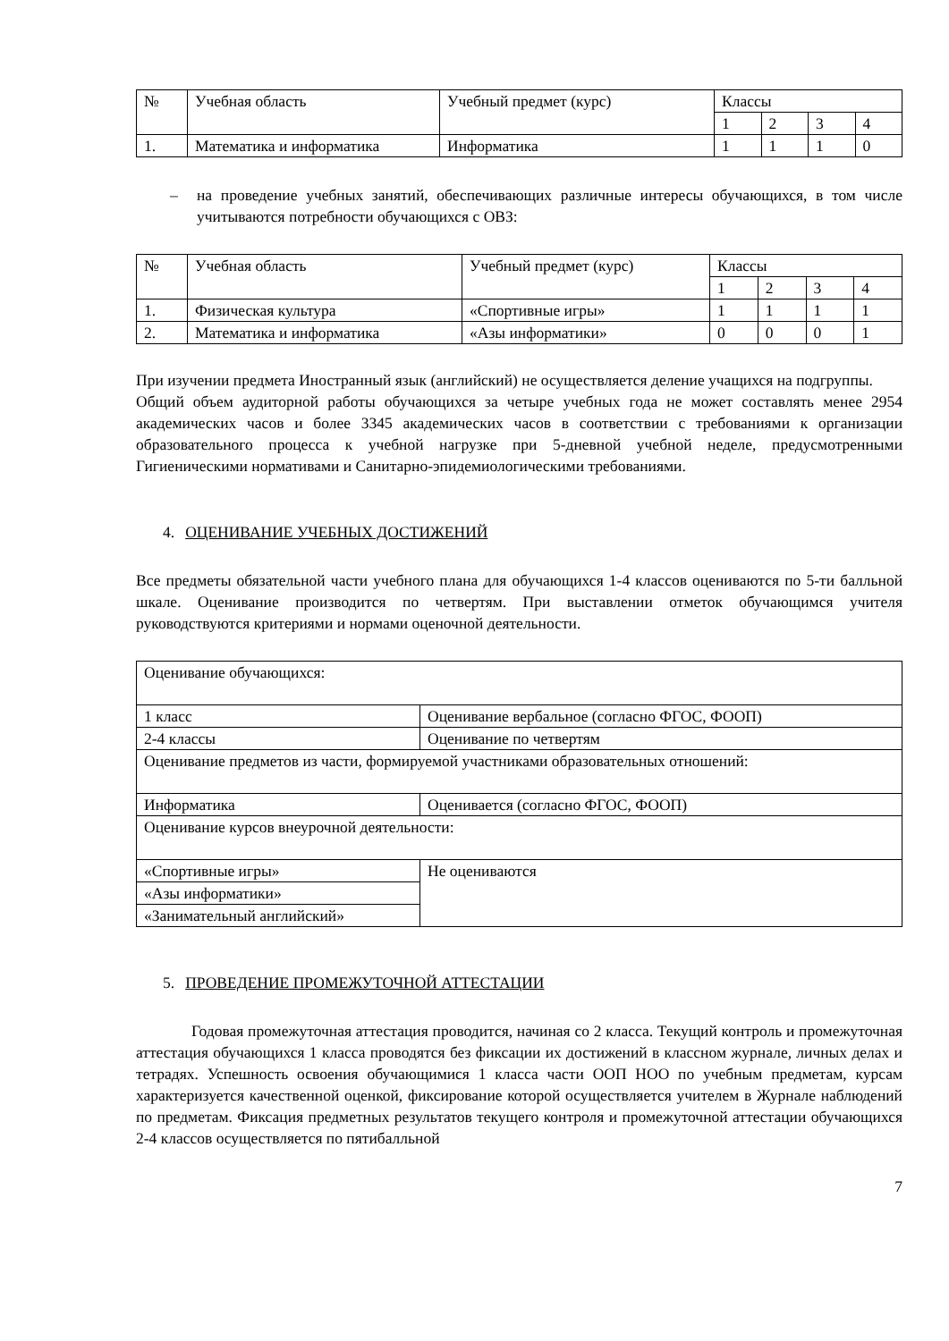| № | Учебная область | Учебный предмет (курс) | Классы | | | |
| | | | 1 | 2 | 3 | 4 |
| 1. | Математика и информатика | Информатика | 1 | 1 | 1 | 0 |
– на проведение учебных занятий, обеспечивающих различные интересы обучающихся, в том числе учитываются потребности обучающихся с ОВЗ:
| № | Учебная область | Учебный предмет (курс) | Классы | | | |
| | | | 1 | 2 | 3 | 4 |
| 1. | Физическая культура | «Спортивные игры» | 1 | 1 | 1 | 1 |
| 2. | Математика и информатика | «Азы информатики» | 0 | 0 | 0 | 1 |
При изучении предмета Иностранный язык (английский) не осуществляется деление учащихся на подгруппы.
Общий объем аудиторной работы обучающихся за четыре учебных года не может составлять менее 2954 академических часов и более 3345 академических часов в соответствии с требованиями к организации образовательного процесса к учебной нагрузке при 5-дневной учебной неделе, предусмотренными Гигиеническими нормативами и Санитарно-эпидемиологическими требованиями.
4. ОЦЕНИВАНИЕ УЧЕБНЫХ ДОСТИЖЕНИЙ
Все предметы обязательной части учебного плана для обучающихся 1-4 классов оцениваются по 5-ти балльной шкале. Оценивание производится по четвертям. При выставлении отметок обучающимся учителя руководствуются критериями и нормами оценочной деятельности.
| Оценивание обучающихся: | |
| 1 класс | Оценивание вербальное (согласно ФГОС, ФООП) |
| 2-4 классы | Оценивание по четвертям |
| Оценивание предметов из части, формируемой участниками образовательных отношений: | |
| Информатика | Оценивается (согласно ФГОС, ФООП) |
| Оценивание курсов внеурочной деятельности: | |
| «Спортивные игры» | Не оцениваются |
| «Азы информатики» | |
| «Занимательный английский» | |
5. ПРОВЕДЕНИЕ ПРОМЕЖУТОЧНОЙ АТТЕСТАЦИИ
Годовая промежуточная аттестация проводится, начиная со 2 класса. Текущий контроль и промежуточная аттестация обучающихся 1 класса проводятся без фиксации их достижений в классном журнале, личных делах и тетрадях. Успешность освоения обучающимися 1 класса части ООП НОО по учебным предметам, курсам характеризуется качественной оценкой, фиксирование которой осуществляется учителем в Журнале наблюдений по предметам. Фиксация предметных результатов текущего контроля и промежуточной аттестации обучающихся 2-4 классов осуществляется по пятибалльной
7